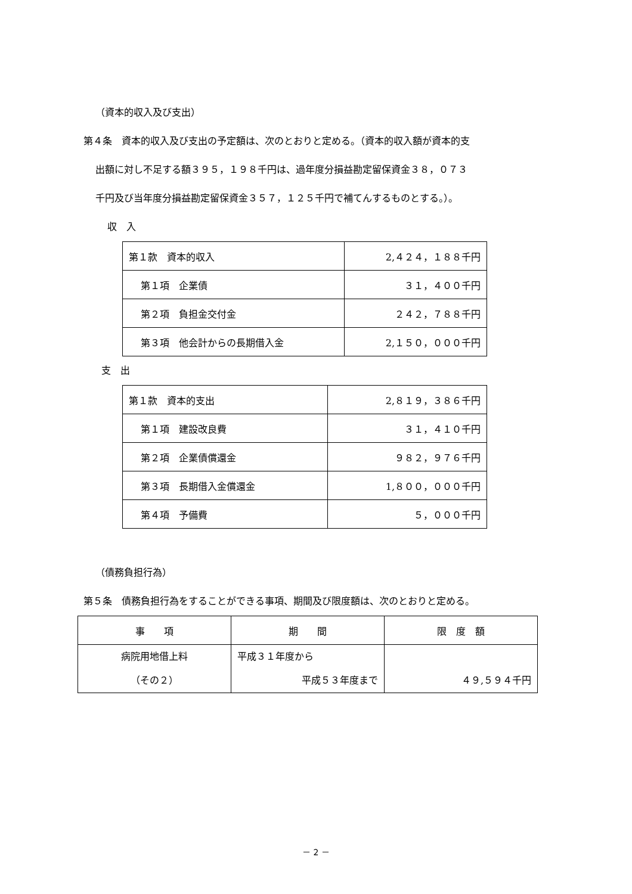（資本的収入及び支出）
第４条　資本的収入及び支出の予定額は、次のとおりと定める。（資本的収入額が資本的支
出額に対し不足する額３９５，１９８千円は、過年度分損益勘定留保資金３８，０７３
千円及び当年度分損益勘定留保資金３５７，１２５千円で補てんするものとする。）。
収　入
| 第１款 資本的収入 | 2,４２４，１８８千円 |
| 第１項 企業債 | ３１，４００千円 |
| 第２項 負担金交付金 | ２４２，７８８千円 |
| 第３項 他会計からの長期借入金 | 2,１５０，０００千円 |
支　出
| 第１款 資本的支出 | 2,８１９，３８６千円 |
| 第１項 建設改良費 | ３１，４１０千円 |
| 第２項 企業債償還金 | ９８２，９７６千円 |
| 第３項 長期借入金償還金 | 1,８００，０００千円 |
| 第４項 予備費 | ５，０００千円 |
（債務負担行為）
第５条　債務負担行為をすることができる事項、期間及び限度額は、次のとおりと定める。
| 事 項 | 期 間 | 限 度 額 |
| 病院用地借上料 （その２） | 平成３１年度から 平成５３年度まで | ４９,５９４千円 |
－ 2 －